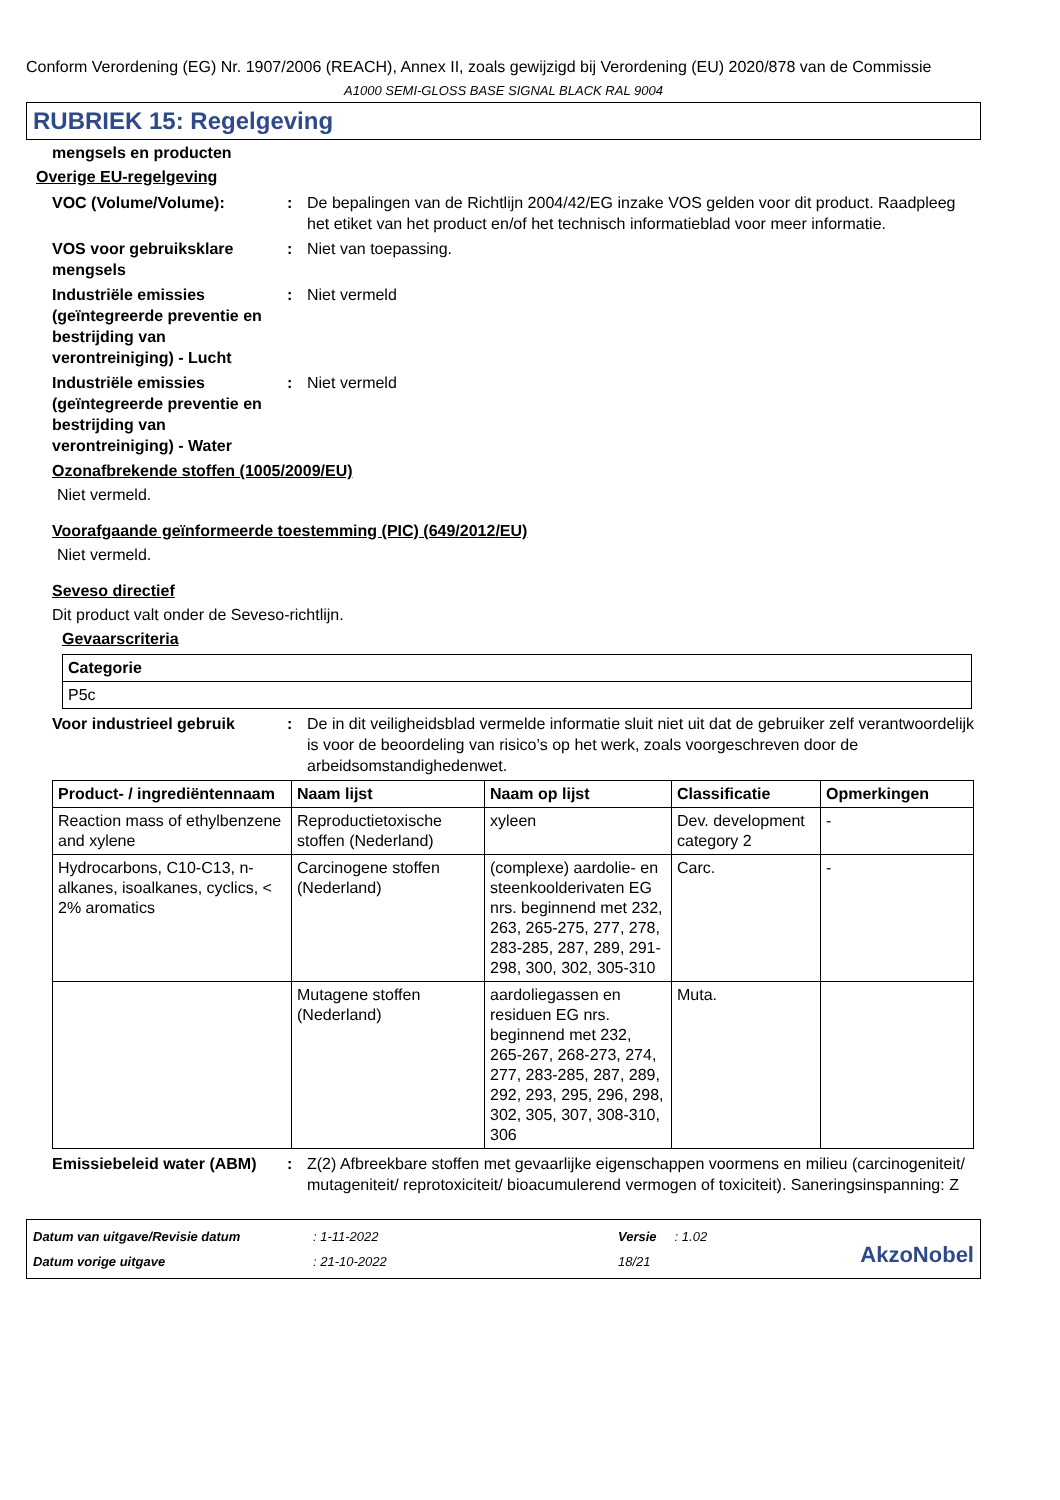Conform Verordening (EG) Nr. 1907/2006 (REACH), Annex II, zoals gewijzigd bij Verordening (EU) 2020/878 van de Commissie
A1000 SEMI-GLOSS BASE SIGNAL BLACK RAL 9004
RUBRIEK 15: Regelgeving
mengsels en producten
Overige EU-regelgeving
VOC (Volume/Volume): : De bepalingen van de Richtlijn 2004/42/EG inzake VOS gelden voor dit product. Raadpleeg het etiket van het product en/of het technisch informatieblad voor meer informatie.
VOS voor gebruiksklare mengsels
: Niet van toepassing.
Industriële emissies (geïntegreerde preventie en bestrijding van verontreiniging) - Lucht
: Niet vermeld
Industriële emissies (geïntegreerde preventie en bestrijding van verontreiniging) - Water
: Niet vermeld
Ozonafbrekende stoffen (1005/2009/EU)
Niet vermeld.
Voorafgaande geïnformeerde toestemming (PIC) (649/2012/EU)
Niet vermeld.
Seveso directief
Dit product valt onder de Seveso-richtlijn.
Gevaarscriteria
| Categorie |
| --- |
| P5c |
Voor industrieel gebruik : De in dit veiligheidsblad vermelde informatie sluit niet uit dat de gebruiker zelf verantwoordelijk is voor de beoordeling van risico’s op het werk, zoals voorgeschreven door de arbeidsomstandighedenwet.
| Product- / ingrediëntennaam | Naam lijst | Naam op lijst | Classificatie | Opmerkingen |
| --- | --- | --- | --- | --- |
| Reaction mass of ethylbenzene and xylene | Reproductietoxische stoffen (Nederland) | xyleen | Dev. development category 2 | - |
| Hydrocarbons, C10-C13, n-alkanes, isoalkanes, cyclics, < 2% aromatics | Carcinogene stoffen (Nederland) | (complexe) aardolie- en steenkoolderivaten EG nrs. beginnend met 232, 263, 265-275, 277, 278, 283-285, 287, 289, 291-298, 300, 302, 305-310 | Carc. | - |
| | Mutagene stoffen (Nederland) | aardoliegassen en residuen EG nrs. beginnend met 232, 265-267, 268-273, 274, 277, 283-285, 287, 289, 292, 293, 295, 296, 298, 302, 305, 307, 308-310, 306 | Muta. | |
Emissiebeleid water (ABM)
: Z(2) Afbreekbare stoffen met gevaarlijke eigenschappen voormens en milieu (carcinogeniteit/ mutageniteit/ reprotoxiciteit/ bioacumulerend vermogen of toxiciteit). Saneringsinspanning: Z
Datum van uitgave/Revisie datum
Datum vorige uitgave
: 1-11-2022
: 21-10-2022
Versie : 1.02
18/21
AkzoNobel